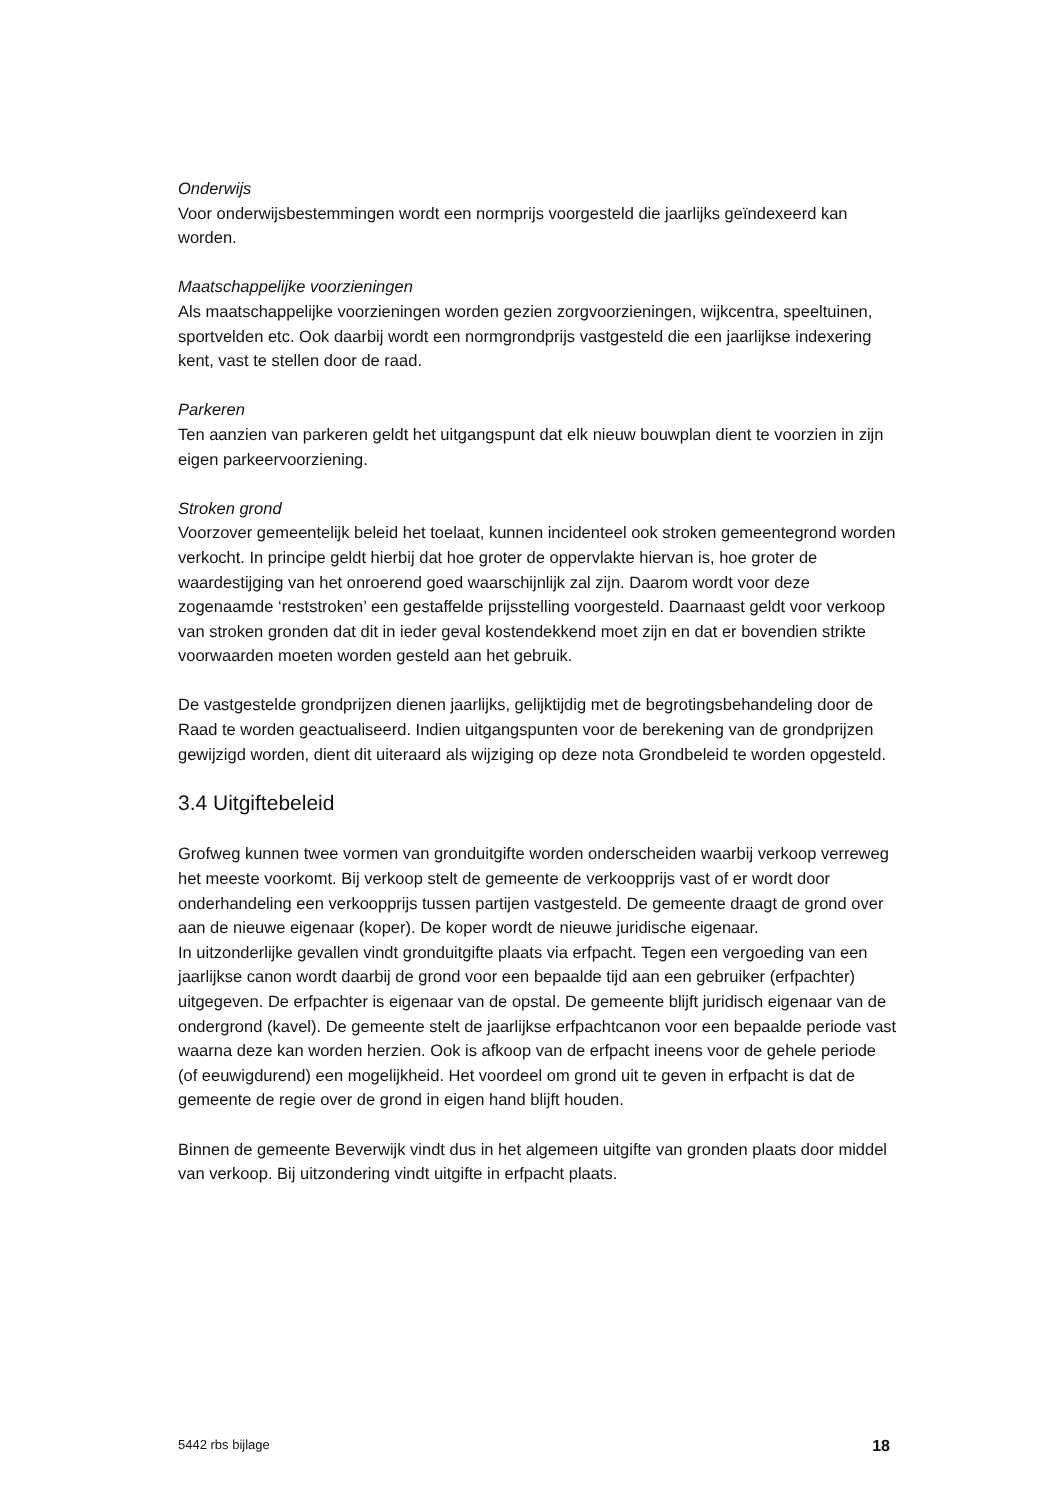Onderwijs
Voor onderwijsbestemmingen wordt een normprijs voorgesteld die jaarlijks geïndexeerd kan worden.
Maatschappelijke voorzieningen
Als maatschappelijke voorzieningen worden gezien zorgvoorzieningen, wijkcentra, speeltuinen, sportvelden etc. Ook daarbij wordt een normgrondprijs vastgesteld die een jaarlijkse indexering kent, vast te stellen door de raad.
Parkeren
Ten aanzien van parkeren geldt het uitgangspunt dat elk nieuw bouwplan dient te voorzien in zijn eigen parkeervoorziening.
Stroken grond
Voorzover gemeentelijk beleid het toelaat, kunnen incidenteel ook stroken gemeentegrond worden verkocht. In principe geldt hierbij dat hoe groter de oppervlakte hiervan is, hoe groter de waardestijging van het onroerend goed waarschijnlijk zal zijn. Daarom wordt voor deze zogenaamde ‘reststroken’ een gestaffelde prijsstelling voorgesteld. Daarnaast geldt voor verkoop van stroken gronden dat dit in ieder geval kostendekkend moet zijn en dat er bovendien strikte voorwaarden moeten worden gesteld aan het gebruik.
De vastgestelde grondprijzen dienen jaarlijks, gelijktijdig met de begrotingsbehandeling door de Raad te worden geactualiseerd. Indien uitgangspunten voor de berekening van de grondprijzen gewijzigd worden, dient dit uiteraard als wijziging op deze nota Grondbeleid te worden opgesteld.
3.4 Uitgiftebeleid
Grofweg kunnen twee vormen van gronduitgifte worden onderscheiden waarbij verkoop verreweg het meeste voorkomt. Bij verkoop stelt de gemeente de verkoopprijs vast of er wordt door onderhandeling een verkoopprijs tussen partijen vastgesteld. De gemeente draagt de grond over aan de nieuwe eigenaar (koper). De koper wordt de nieuwe juridische eigenaar.
In uitzonderlijke gevallen vindt gronduitgifte plaats via erfpacht. Tegen een vergoeding van een jaarlijkse canon wordt daarbij de grond voor een bepaalde tijd aan een gebruiker (erfpachter) uitgegeven. De erfpachter is eigenaar van de opstal. De gemeente blijft juridisch eigenaar van de ondergrond (kavel). De gemeente stelt de jaarlijkse erfpachtcanon voor een bepaalde periode vast waarna deze kan worden herzien. Ook is afkoop van de erfpacht ineens voor de gehele periode (of eeuwigdurend) een mogelijkheid. Het voordeel om grond uit te geven in erfpacht is dat de gemeente de regie over de grond in eigen hand blijft houden.
Binnen de gemeente Beverwijk vindt dus in het algemeen uitgifte van gronden plaats door middel van verkoop. Bij uitzondering vindt uitgifte in erfpacht plaats.
5442 rbs bijlage 18